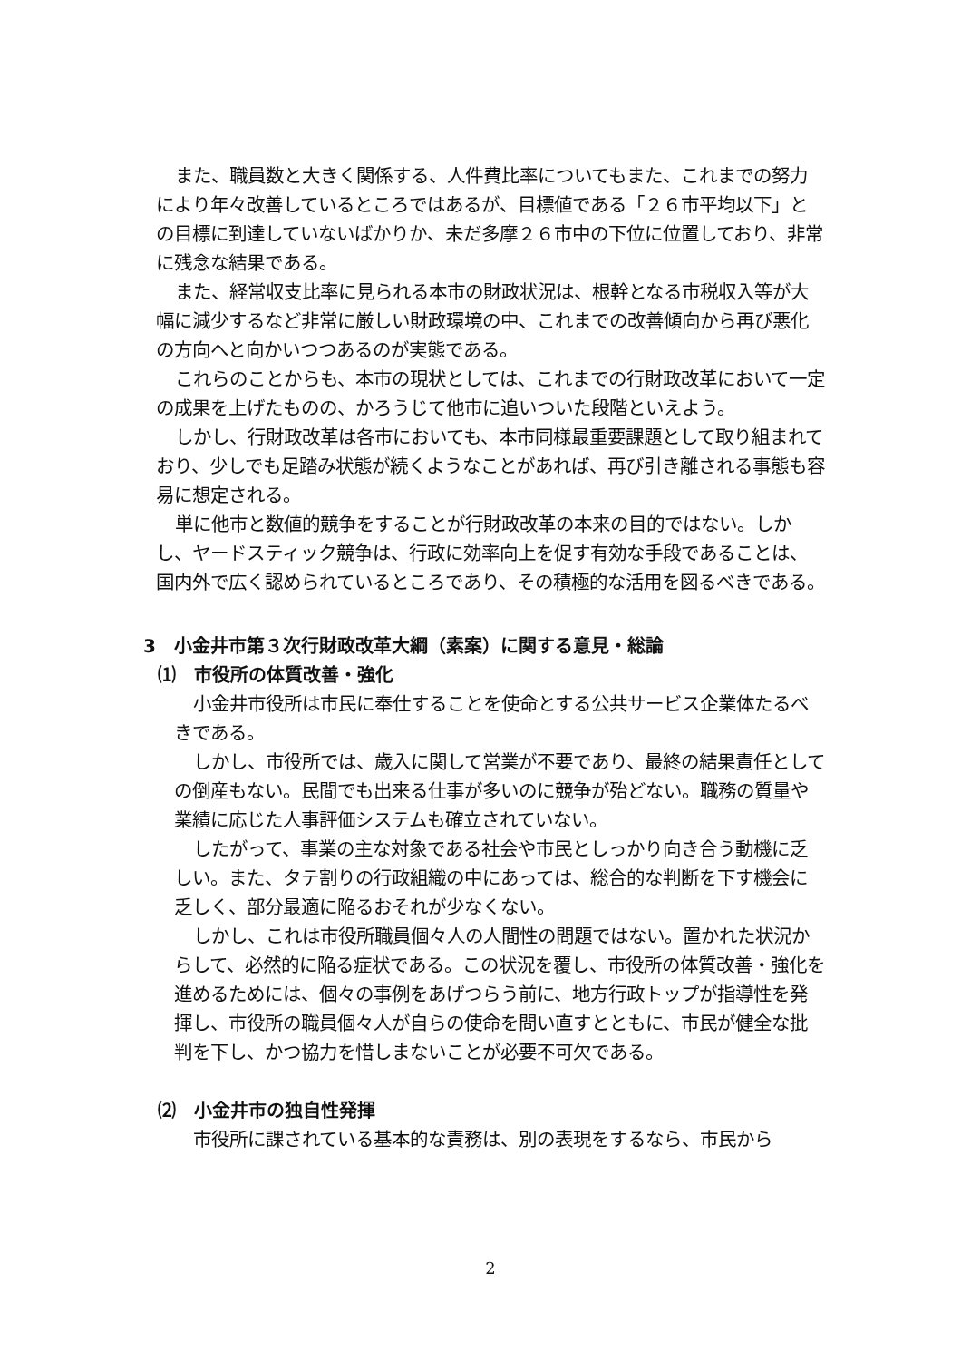また、職員数と大きく関係する、人件費比率についてもまた、これまでの努力により年々改善しているところではあるが、目標値である「２６市平均以下」との目標に到達していないばかりか、未だ多摩２６市中の下位に位置しており、非常に残念な結果である。
また、経常収支比率に見られる本市の財政状況は、根幹となる市税収入等が大幅に減少するなど非常に厳しい財政環境の中、これまでの改善傾向から再び悪化の方向へと向かいつつあるのが実態である。
これらのことからも、本市の現状としては、これまでの行財政改革において一定の成果を上げたものの、かろうじて他市に追いついた段階といえよう。
しかし、行財政改革は各市においても、本市同様最重要課題として取り組まれており、少しでも足踏み状態が続くようなことがあれば、再び引き離される事態も容易に想定される。
単に他市と数値的競争をすることが行財政改革の本来の目的ではない。しかし、ヤードスティック競争は、行政に効率向上を促す有効な手段であることは、国内外で広く認められているところであり、その積極的な活用を図るべきである。
3　小金井市第３次行財政改革大綱（素案）に関する意見・総論
⑴　市役所の体質改善・強化
小金井市役所は市民に奉仕することを使命とする公共サービス企業体たるべきである。
しかし、市役所では、歳入に関して営業が不要であり、最終の結果責任としての倒産もない。民間でも出来る仕事が多いのに競争が殆どない。職務の質量や業績に応じた人事評価システムも確立されていない。
したがって、事業の主な対象である社会や市民としっかり向き合う動機に乏しい。また、タテ割りの行政組織の中にあっては、総合的な判断を下す機会に乏しく、部分最適に陥るおそれが少なくない。
しかし、これは市役所職員個々人の人間性の問題ではない。置かれた状況からして、必然的に陥る症状である。この状況を覆し、市役所の体質改善・強化を進めるためには、個々の事例をあげつらう前に、地方行政トップが指導性を発揮し、市役所の職員個々人が自らの使命を問い直すとともに、市民が健全な批判を下し、かつ協力を惜しまないことが必要不可欠である。
⑵　小金井市の独自性発揮
市役所に課されている基本的な責務は、別の表現をするなら、市民から
2